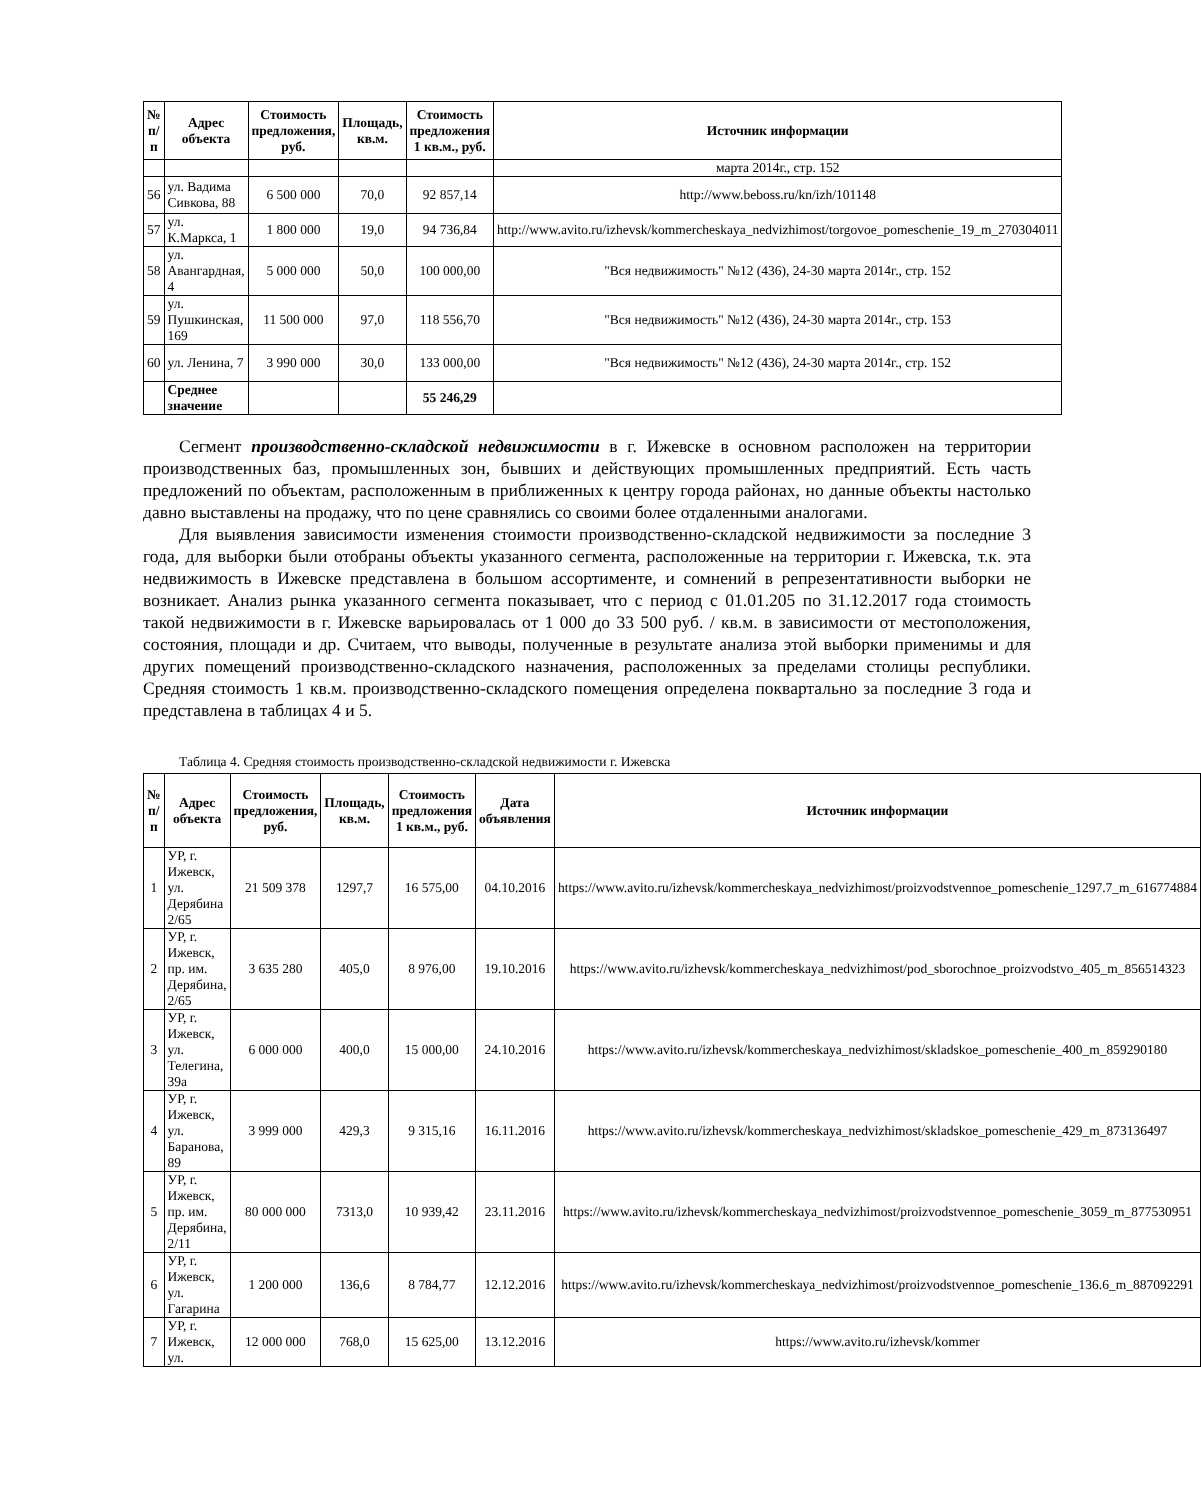| № п/п | Адрес объекта | Стоимость предложения, руб. | Площадь, кв.м. | Стоимость предложения 1 кв.м., руб. | Источник информации |
| --- | --- | --- | --- | --- | --- |
| | | | | | марта 2014г., стр. 152 |
| 56 | ул. Вадима Сивкова, 88 | 6 500 000 | 70,0 | 92 857,14 | http://www.beboss.ru/kn/izh/101148 |
| 57 | ул. К.Маркса, 1 | 1 800 000 | 19,0 | 94 736,84 | http://www.avito.ru/izhevsk/kommercheskaya_nedvizhimost/torgovoe_pomeschenie_19_m_270304011 |
| 58 | ул. Авангардная, 4 | 5 000 000 | 50,0 | 100 000,00 | "Вся недвижимость" №12 (436), 24-30 марта 2014г., стр. 152 |
| 59 | ул. Пушкинская, 169 | 11 500 000 | 97,0 | 118 556,70 | "Вся недвижимость" №12 (436), 24-30 марта 2014г., стр. 153 |
| 60 | ул. Ленина, 7 | 3 990 000 | 30,0 | 133 000,00 | "Вся недвижимость" №12 (436), 24-30 марта 2014г., стр. 152 |
| | Среднее значение | | | 55 246,29 | |
Сегмент производственно-складской недвижимости в г. Ижевске в основном расположен на территории производственных баз, промышленных зон, бывших и действующих промышленных предприятий. Есть часть предложений по объектам, расположенным в приближенных к центру города районах, но данные объекты настолько давно выставлены на продажу, что по цене сравнялись со своими более отдаленными аналогами.
Для выявления зависимости изменения стоимости производственно-складской недвижимости за последние 3 года, для выборки были отобраны объекты указанного сегмента, расположенные на территории г. Ижевска, т.к. эта недвижимость в Ижевске представлена в большом ассортименте, и сомнений в репрезентативности выборки не возникает. Анализ рынка указанного сегмента показывает, что с период с 01.01.205 по 31.12.2017 года стоимость такой недвижимости в г. Ижевске варьировалась от 1 000 до 33 500 руб. / кв.м. в зависимости от местоположения, состояния, площади и др. Считаем, что выводы, полученные в результате анализа этой выборки применимы и для других помещений производственно-складского назначения, расположенных за пределами столицы республики. Средняя стоимость 1 кв.м. производственно-складского помещения определена поквартально за последние 3 года и представлена в таблицах 4 и 5.
Таблица 4. Средняя стоимость производственно-складской недвижимости г. Ижевска
| № п/п | Адрес объекта | Стоимость предложения, руб. | Площадь, кв.м. | Стоимость предложения 1 кв.м., руб. | Дата объявления | Источник информации |
| --- | --- | --- | --- | --- | --- | --- |
| 1 | УР, г. Ижевск, ул. Дерябина 2/65 | 21 509 378 | 1297,7 | 16 575,00 | 04.10.2016 | https://www.avito.ru/izhevsk/kommercheskaya_nedvizhimost/proizvodstvennoe_pomeschenie_1297.7_m_616774884 |
| 2 | УР, г. Ижевск, пр. им. Дерябина, 2/65 | 3 635 280 | 405,0 | 8 976,00 | 19.10.2016 | https://www.avito.ru/izhevsk/kommercheskaya_nedvizhimost/pod_sborochnoe_proizvodstvo_405_m_856514323 |
| 3 | УР, г. Ижевск, ул. Телегина, 39а | 6 000 000 | 400,0 | 15 000,00 | 24.10.2016 | https://www.avito.ru/izhevsk/kommercheskaya_nedvizhimost/skladskoe_pomeschenie_400_m_859290180 |
| 4 | УР, г. Ижевск, ул. Баранова, 89 | 3 999 000 | 429,3 | 9 315,16 | 16.11.2016 | https://www.avito.ru/izhevsk/kommercheskaya_nedvizhimost/skladskoe_pomeschenie_429_m_873136497 |
| 5 | УР, г. Ижевск, пр. им. Дерябина, 2/11 | 80 000 000 | 7313,0 | 10 939,42 | 23.11.2016 | https://www.avito.ru/izhevsk/kommercheskaya_nedvizhimost/proizvodstvennoe_pomeschenie_3059_m_877530951 |
| 6 | УР, г. Ижевск, ул. Гагарина | 1 200 000 | 136,6 | 8 784,77 | 12.12.2016 | https://www.avito.ru/izhevsk/kommercheskaya_nedvizhimost/proizvodstvennoe_pomeschenie_136.6_m_887092291 |
| 7 | УР, г. Ижевск, ул. | 12 000 000 | 768,0 | 15 625,00 | 13.12.2016 | https://www.avito.ru/izhevsk/kommer |